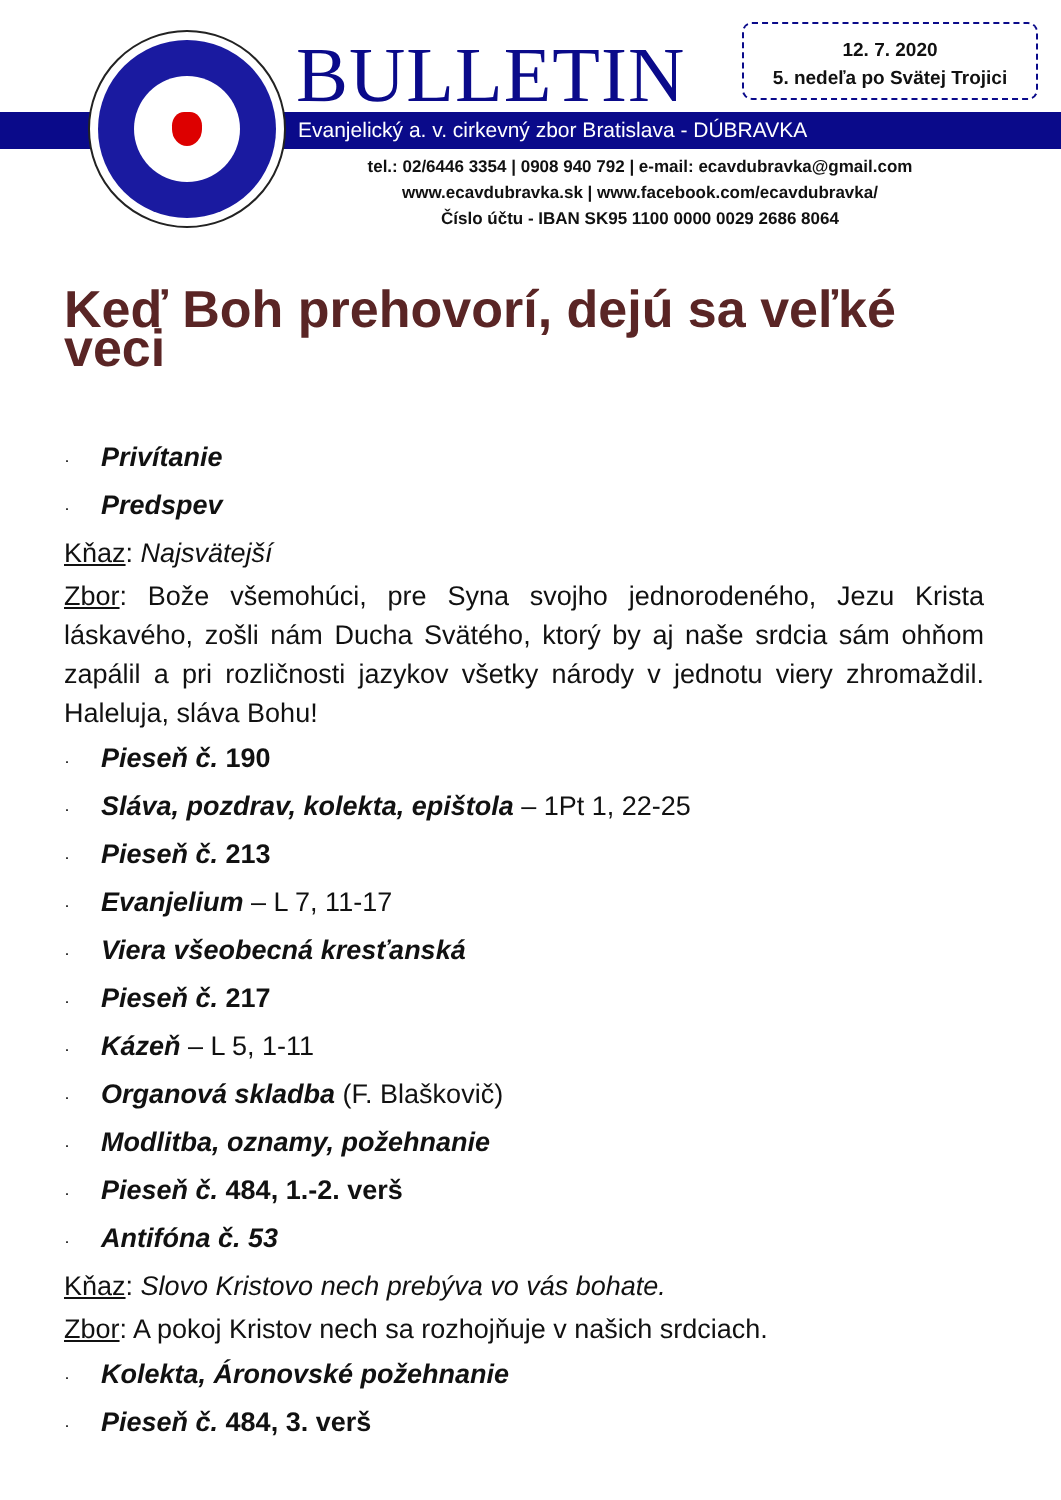BULLETIN
12. 7. 2020
5. nedeľa po Svätej Trojici
Evanjelický a. v. cirkevný zbor Bratislava - DÚBRAVKA
tel.: 02/6446 3354 | 0908 940 792 | e-mail: ecavdubravka@gmail.com
www.ecavdubravka.sk | www.facebook.com/ecavdubravka/
Číslo účtu - IBAN SK95 1100 0000 0029 2686 8064
Keď Boh prehovorí, dejú sa veľké veci
· Privítanie
· Predspev
Kňaz: Najsvätejší
Zbor: Bože všemohúci, pre Syna svojho jednorodeného, Jezu Krista láskavého, zošli nám Ducha Svätého, ktorý by aj naše srdcia sám ohňom zapálil a pri rozličnosti jazykov všetky národy v jednotu viery zhromaždil. Haleluja, sláva Bohu!
· Pieseň č. 190
· Sláva, pozdrav, kolekta, epištola – 1Pt 1, 22-25
· Pieseň č. 213
· Evanjelium – L 7, 11-17
· Viera všeobecná kresťanská
· Pieseň č. 217
· Kázeň – L 5, 1-11
· Organová skladba (F. Blaškovič)
· Modlitba, oznamy, požehnanie
· Pieseň č. 484, 1.-2. verš
· Antifóna č. 53
Kňaz: Slovo Kristovo nech prebýva vo vás bohate.
Zbor: A pokoj Kristov nech sa rozhojňuje v našich srdciach.
· Kolekta, Áronovské požehnanie
· Pieseň č. 484, 3. verš